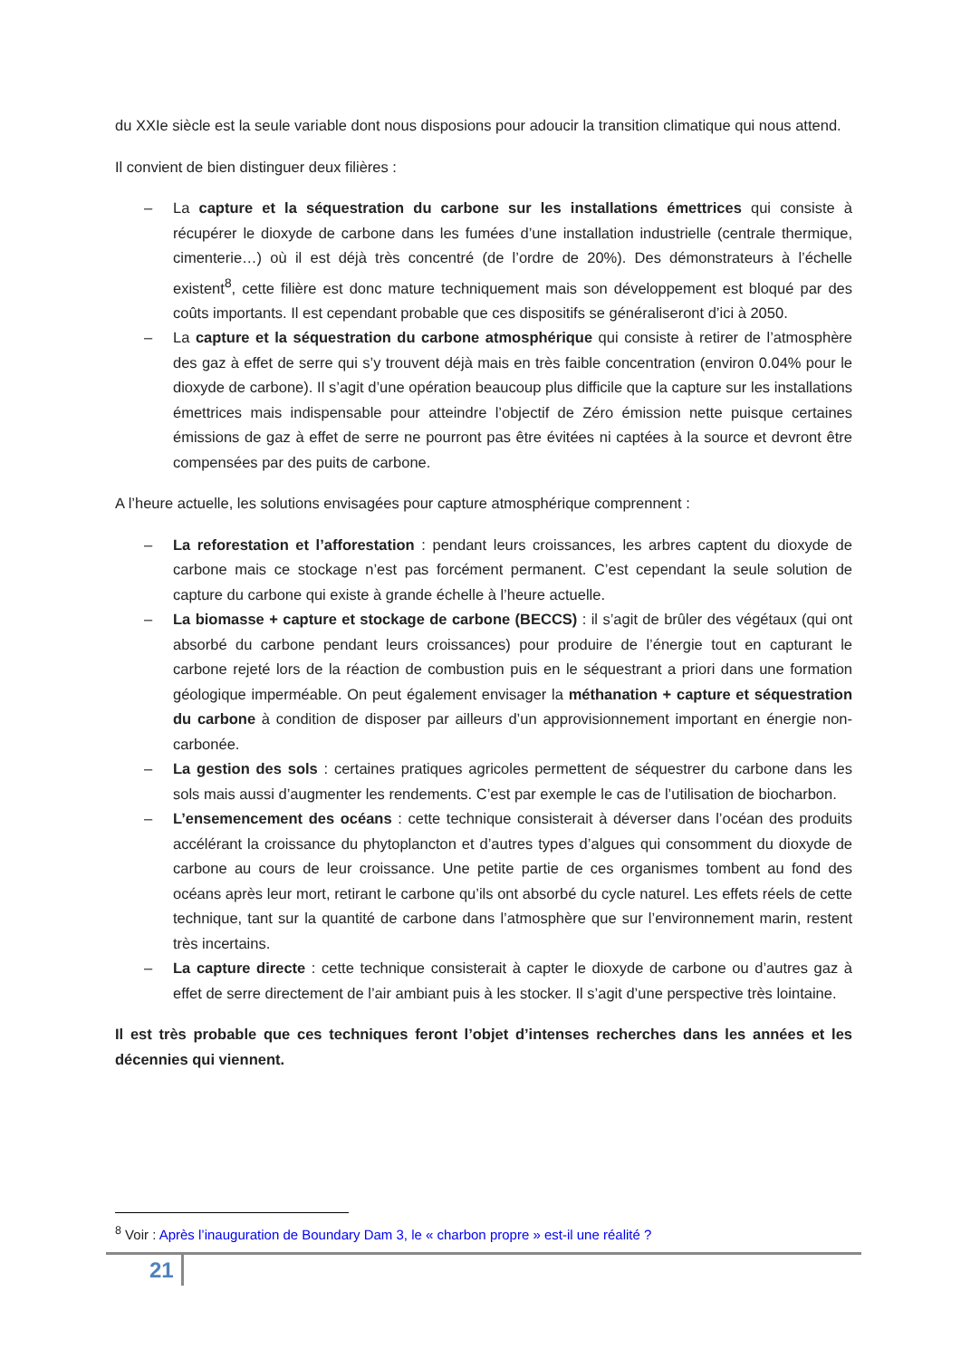du XXIe siècle est la seule variable dont nous disposions pour adoucir la transition climatique qui nous attend.
Il convient de bien distinguer deux filières :
– La capture et la séquestration du carbone sur les installations émettrices qui consiste à récupérer le dioxyde de carbone dans les fumées d’une installation industrielle (centrale thermique, cimenterie…) où il est déjà très concentré (de l’ordre de 20%). Des démonstrateurs à l’échelle existent<sup>8</sup>, cette filière est donc mature techniquement mais son développement est bloqué par des coûts importants. Il est cependant probable que ces dispositifs se généraliseront d’ici à 2050.
– La capture et la séquestration du carbone atmosphérique qui consiste à retirer de l’atmosphère des gaz à effet de serre qui s’y trouvent déjà mais en très faible concentration (environ 0.04% pour le dioxyde de carbone). Il s’agit d’une opération beaucoup plus difficile que la capture sur les installations émettrices mais indispensable pour atteindre l’objectif de Zéro émission nette puisque certaines émissions de gaz à effet de serre ne pourront pas être évitées ni captées à la source et devront être compensées par des puits de carbone.
A l’heure actuelle, les solutions envisagées pour capture atmosphérique comprennent :
– La reforestation et l’afforestation : pendant leurs croissances, les arbres captent du dioxyde de carbone mais ce stockage n’est pas forcément permanent. C’est cependant la seule solution de capture du carbone qui existe à grande échelle à l’heure actuelle.
– La biomasse + capture et stockage de carbone (BECCS) : il s’agit de brûler des végétaux (qui ont absorbé du carbone pendant leurs croissances) pour produire de l’énergie tout en capturant le carbone rejeté lors de la réaction de combustion puis en le séquestrant a priori dans une formation géologique imperméable. On peut également envisager la méthanation + capture et séquestration du carbone à condition de disposer par ailleurs d’un approvisionnement important en énergie non-carbonée.
– La gestion des sols : certaines pratiques agricoles permettent de séquestrer du carbone dans les sols mais aussi d’augmenter les rendements. C’est par exemple le cas de l’utilisation de biocharbon.
– L’ensemencement des océans : cette technique consisterait à déverser dans l’océan des produits accélérant la croissance du phytoplancton et d’autres types d’algues qui consomment du dioxyde de carbone au cours de leur croissance. Une petite partie de ces organismes tombent au fond des océans après leur mort, retirant le carbone qu’ils ont absorbé du cycle naturel. Les effets réels de cette technique, tant sur la quantité de carbone dans l’atmosphère que sur l’environnement marin, restent très incertains.
– La capture directe : cette technique consisterait à capter le dioxyde de carbone ou d’autres gaz à effet de serre directement de l’air ambiant puis à les stocker. Il s’agit d’une perspective très lointaine.
Il est très probable que ces techniques feront l’objet d’intenses recherches dans les années et les décennies qui viennent.
<sup>8</sup> Voir : Après l’inauguration de Boundary Dam 3, le « charbon propre » est-il une réalité ?
21